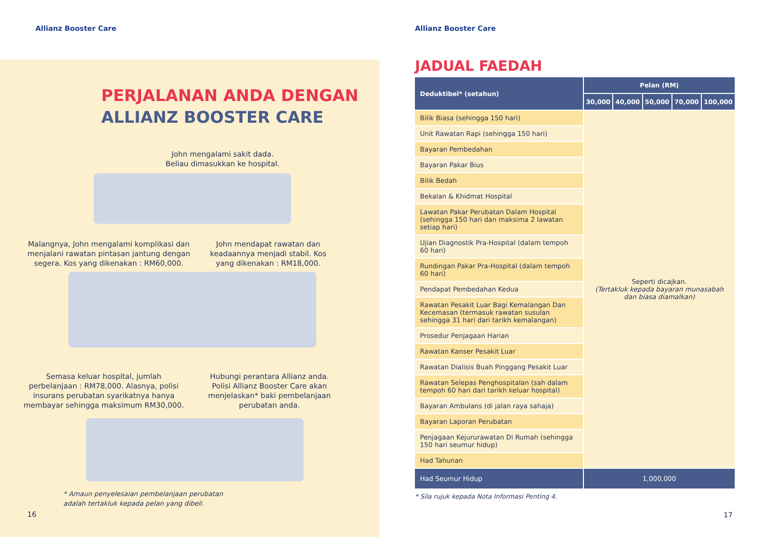Allianz Booster Care
PERJALANAN ANDA DENGAN
ALLIANZ BOOSTER CARE
John mengalami sakit dada.
Beliau dimasukkan ke hospital.
Malangnya, John mengalami komplikasi dan menjalani rawatan pintasan jantung dengan segera. Kos yang dikenakan : RM60,000.
John mendapat rawatan dan keadaannya menjadi stabil. Kos yang dikenakan : RM18,000.
Semasa keluar hospital, jumlah perbelanjaan : RM78,000. Alasnya, polisi insurans perubatan syarikatnya hanya membayar sehingga maksimum RM30,000.
Hubungi perantara Allianz anda. Polisi Allianz Booster Care akan menjelaskan* baki pembelanjaan perubatan anda.
* Amaun penyelesaian pembelanjaan perubatan adalah tertakluk kepada pelan yang dibeli.
16
Allianz Booster Care
JADUAL FAEDAH
| Deduktibel* (setahun) | Pelan (RM) | | | | |
| --- | --- | --- | --- | --- | --- |
| | 30,000 | 40,000 | 50,000 | 70,000 | 100,000 |
| Bilik Biasa (sehingga 150 hari) | Seperti dicajkan. (Tertakluk kepada bayaran munasabah dan biasa diamalkan) | | | | |
| Unit Rawatan Rapi (sehingga 150 hari) | | | | | |
| Bayaran Pembedahan | | | | | |
| Bayaran Pakar Bius | | | | | |
| Bilik Bedah | | | | | |
| Bekalan & Khidmat Hospital | | | | | |
| Lawatan Pakar Perubatan Dalam Hospital (sehingga 150 hari dan maksima 2 lawatan setiap hari) | | | | | |
| Ujian Diagnostik Pra-Hospital (dalam tempoh 60 hari) | | | | | |
| Rundingan Pakar Pra-Hospital (dalam tempoh 60 hari) | | | | | |
| Pendapat Pembedahan Kedua | | | | | |
| Rawatan Pesakit Luar Bagi Kemalangan Dan Kecemasan (termasuk rawatan susulan sehingga 31 hari dari tarikh kemalangan) | | | | | |
| Prosedur Penjagaan Harian | | | | | |
| Rawatan Kanser Pesakit Luar | | | | | |
| Rawatan Dialisis Buah Pinggang Pesakit Luar | | | | | |
| Rawatan Selepas Penghospitalan (sah dalam tempoh 60 hari dari tarikh keluar hospital) | | | | | |
| Bayaran Ambulans (di jalan raya sahaja) | | | | | |
| Bayaran Laporan Perubatan | | | | | |
| Penjagaan Kejururawatan Di Rumah (sehingga 150 hari seumur hidup) | | | | | |
| Had Tahunan | | | | | |
| Had Seumur Hidup | 1,000,000 | | | | |
* Sila rujuk kepada Nota Informasi Penting 4.
17